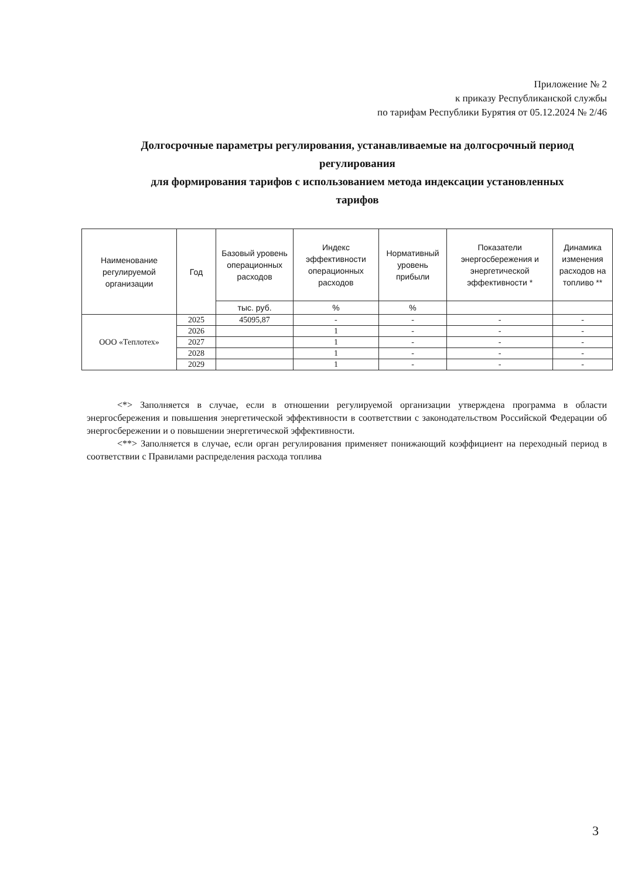Приложение № 2
к приказу Республиканской службы
по тарифам Республики Бурятия от 05.12.2024 № 2/46
Долгосрочные параметры регулирования, устанавливаемые на долгосрочный период регулирования
для формирования тарифов с использованием метода индексации установленных тарифов
| Наименование регулируемой организации | Год | Базовый уровень операционных расходов | Индекс эффективности операционных расходов | Нормативный уровень прибыли | Показатели энергосбережения и энергетической эффективности * | Динамика изменения расходов на топливо ** |
| --- | --- | --- | --- | --- | --- | --- |
| | | тыс. руб. | % | % | | |
| ООО «Теплотех» | 2025 | 45095,87 | - | - | - | - |
| | 2026 | | 1 | - | - | - |
| | 2027 | | 1 | - | - | - |
| | 2028 | | 1 | - | - | - |
| | 2029 | | 1 | - | - | - |
<*> Заполняется в случае, если в отношении регулируемой организации утверждена программа в области энергосбережения и повышения энергетической эффективности в соответствии с законодательством Российской Федерации об энергосбережении и о повышении энергетической эффективности.
<**> Заполняется в случае, если орган регулирования применяет понижающий коэффициент на переходный период в соответствии с Правилами распределения расхода топлива
3